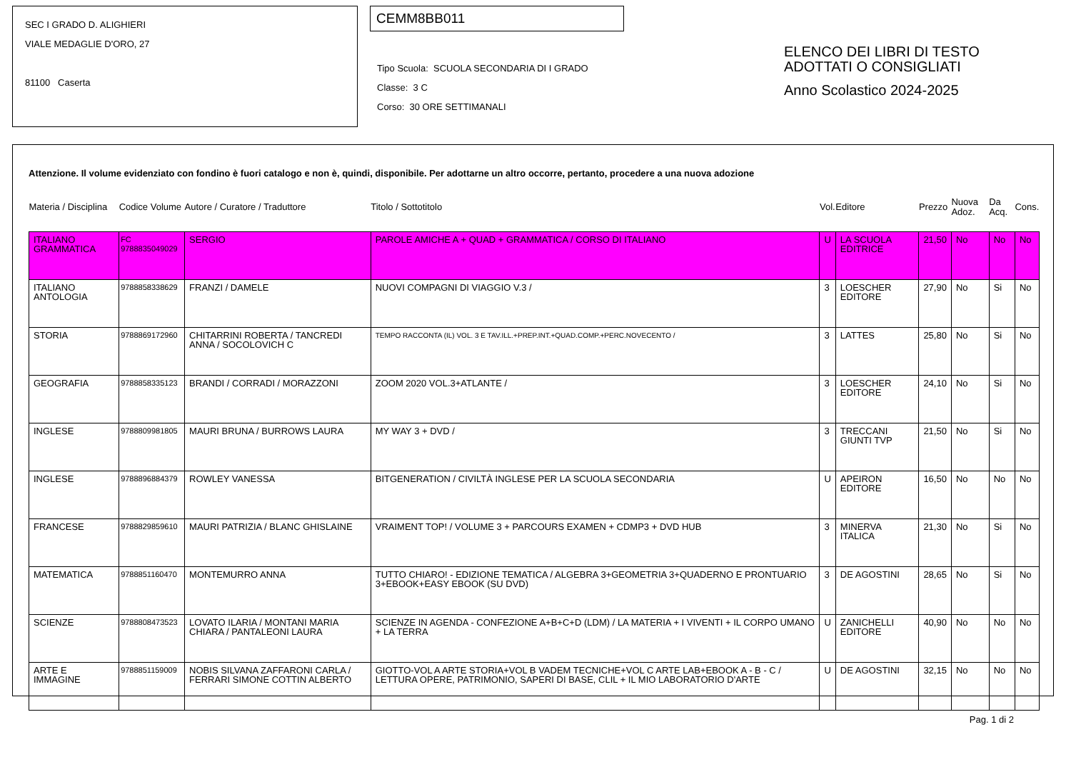SEC I GRADO D. ALIGHIERI
VIALE MEDAGLIE D'ORO, 27
81100 Caserta
CEMM8BB011
Tipo Scuola: SCUOLA SECONDARIA DI I GRADO
Classe: 3 C
Corso: 30 ORE SETTIMANALI
ELENCO DEI LIBRI DI TESTO
ADOTTATI O CONSIGLIATI
Anno Scolastico 2024-2025
Attenzione. Il volume evidenziato con fondino è fuori catalogo e non è, quindi, disponibile. Per adottarne un altro occorre, pertanto, procedere a una nuova adozione
| Materia / Disciplina | Codice Volume | Autore / Curatore / Traduttore | Titolo / Sottotitolo | Vol. | Editore | Prezzo | Nuova Adoz. | Da Acq. | Cons. |
| --- | --- | --- | --- | --- | --- | --- | --- | --- | --- |
| ITALIANO GRAMMATICA | FC 9788835049029 | SERGIO | PAROLE AMICHE A + QUAD + GRAMMATICA / CORSO DI ITALIANO | U | LA SCUOLA EDITRICE | 21,50 | No | No | No |
| ITALIANO ANTOLOGIA | 9788858338629 | FRANZI / DAMELE | NUOVI COMPAGNI DI VIAGGIO V.3 / | 3 | LOESCHER EDITORE | 27,90 | No | Si | No |
| STORIA | 9788869172960 | CHITARRINI ROBERTA / TANCREDI ANNA / SOCOLOVICH C | TEMPO RACCONTA (IL) VOL. 3 E TAV.ILL.+PREP.INT.+QUAD.COMP.+PERC.NOVECENTO / | 3 | LATTES | 25,80 | No | Si | No |
| GEOGRAFIA | 9788858335123 | BRANDI / CORRADI / MORAZZONI | ZOOM 2020 VOL.3+ATLANTE / | 3 | LOESCHER EDITORE | 24,10 | No | Si | No |
| INGLESE | 9788809981805 | MAURI BRUNA / BURROWS LAURA | MY WAY 3 + DVD / | 3 | TRECCANI GIUNTI TVP | 21,50 | No | Si | No |
| INGLESE | 9788896884379 | ROWLEY VANESSA | BITGENERATION / CIVILTÀ INGLESE PER LA SCUOLA SECONDARIA | U | APEIRON EDITORE | 16,50 | No | No | No |
| FRANCESE | 9788829859610 | MAURI PATRIZIA / BLANC GHISLAINE | VRAIMENT TOP! / VOLUME 3 + PARCOURS EXAMEN + CDMP3 + DVD HUB | 3 | MINERVA ITALICA | 21,30 | No | Si | No |
| MATEMATICA | 9788851160470 | MONTEMURRO ANNA | TUTTO CHIARO! - EDIZIONE TEMATICA / ALGEBRA 3+GEOMETRIA 3+QUADERNO E PRONTUARIO 3+EBOOK+EASY EBOOK (SU DVD) | 3 | DE AGOSTINI | 28,65 | No | Si | No |
| SCIENZE | 9788808473523 | LOVATO ILARIA / MONTANI MARIA CHIARA / PANTALEONI LAURA | SCIENZE IN AGENDA - CONFEZIONE A+B+C+D (LDM) / LA MATERIA + I VIVENTI + IL CORPO UMANO + LA TERRA | U | ZANICHELLI EDITORE | 40,90 | No | No | No |
| ARTE E IMMAGINE | 9788851159009 | NOBIS SILVANA ZAFFARONI CARLA / FERRARI SIMONE COTTIN ALBERTO | GIOTTO-VOL A ARTE STORIA+VOL B VADEM TECNICHE+VOL C ARTE LAB+EBOOK A - B - C / LETTURA OPERE, PATRIMONIO, SAPERI DI BASE, CLIL + IL MIO LABORATORIO D'ARTE | U | DE AGOSTINI | 32,15 | No | No | No |
Pag. 1 di 2